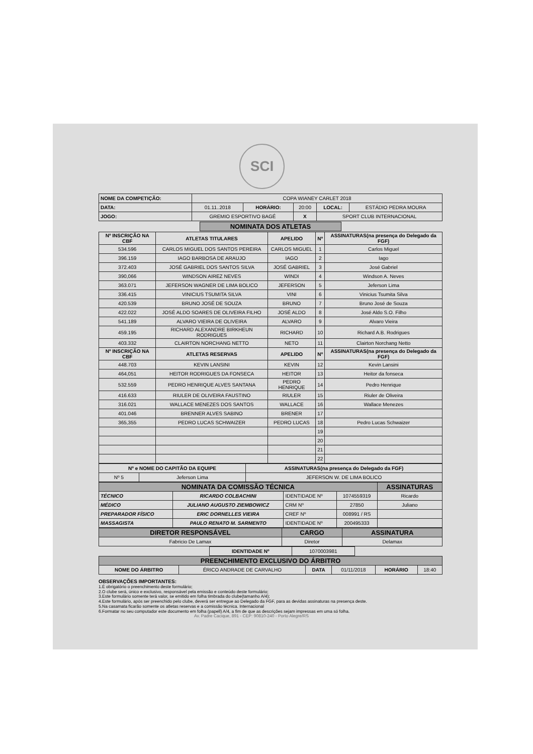SCI
| NOME DA COMPETIÇÃO: | COPA WIANEY CARLET 2018 | | | | |
| DATA: | 01.11..2018 | HORÁRIO: | 20:00 | LOCAL: | ESTÁDIO PEDRA MOURA |
| JOGO: | GREMIO ESPORTIVO BAGÉ | | X | SPORT CLUB INTERNACIONAL | |
NOMINATA DOS ATLETAS
| Nº INSCRIÇÃO NA CBF | ATLETAS TITULARES | APELIDO | Nº | ASSINATURAS(na presença do Delegado da FGF) |
| --- | --- | --- | --- | --- |
| 534.596 | CARLOS MIGUEL DOS SANTOS PEREIRA | CARLOS MIGUEL | 1 | Carlos Miguel |
| 396.159 | IAGO BARBOSA DE ARAUJO | IAGO | 2 | Iago |
| 372.403 | JOSÉ GABRIEL DOS SANTOS SILVA | JOSÉ GABRIEL | 3 | José Gabriel |
| 390,066 | WINDSON AIREZ NEVES | WINDI | 4 | Windson A. Neves |
| 363.071 | JEFERSON WAGNER DE LIMA BOLICO | JEFERSON | 5 | Jeferson Lima |
| 336.415 | VINICIUS TSUMITA SILVA | VINI | 6 | Vinicius Tsumita Silva |
| 420.539 | BRUNO JOSÉ DE SOUZA | BRUNO | 7 | Bruno José de Souza |
| 422.022 | JOSÉ ALDO SOARES DE OLIVEIRA FILHO | JOSÉ ALDO | 8 | José Aldo S.O. Filho |
| 541.189 | ALVARO VIEIRA DE OLIVEIRA | ALVARO | 9 | Alvaro Vieira |
| 459.195 | RICHARD ALEXANDRE BIRKHEUN RODRIGUES | RICHARD | 10 | Richard A.B. Rodrigues |
| 403.332 | CLAIRTON NORCHANG NETTO | NETO | 11 | Clairton Norchang Netto |
| Nº INSCRIÇÃO NA CBF | ATLETAS RESERVAS | APELIDO | Nº | ASSINATURAS(na presença do Delegado da FGF) |
| 448.703 | KEVIN LANSINI | KEVIN | 12 | Kevin Lansini |
| 464,051 | HEITOR RODRIGUES DA FONSECA | HEITOR | 13 | Heitor da fonseca |
| 532.559 | PEDRO HENRIQUE ALVES SANTANA | PEDRO HENRIQUE | 14 | Pedro Henrique |
| 416.633 | RIULER DE OLIVEIRA FAUSTINO | RIULER | 15 | Riuler de Oliveira |
| 316.021 | WALLACE MENEZES DOS SANTOS | WALLACE | 16 | Wallace Menezes |
| 401.046 | BRENNER ALVES SABINO | BRENER | 17 | |
| 365,355 | PEDRO LUCAS SCHWAIZER | PEDRO LUCAS | 18 | Pedro Lucas Schwaizer |
| | | | 19 | |
| | | | 20 | |
| | | | 21 | |
| | | | 22 | |
| Nº e NOME DO CAPITÃO DA EQUIPE | | ASSINATURAS(na presença do Delegado da FGF) |
| --- | --- | --- |
| Nº 5 | Jeferson Lima | JEFERSON W. DE LIMA BOLICO |
| NOMINATA DA COMISSÃO TÉCNICA | | | | ASSINATURAS |
| --- | --- | --- | --- | --- |
| TÉCNICO | RICARDO COLBACHINI | IDENTIDADE Nº | 1074559319 | Ricardo |
| MÉDICO | JULIANO AUGUSTO ZIEMBOWICZ | CRM Nº | 27850 | Juliano |
| PREPARADOR FÍSICO | ERIC DORNELLES VIEIRA | CREF Nº | 008991 / RS | |
| MASSAGISTA | PAULO RENATO M. SARMENTO | IDENTIDADE Nº | 200495333 | |
| DIRETOR RESPONSÁVEL | CARGO | ASSINATURA |
| --- | --- | --- |
| Fabricio De Lamax | Diretor | Delamax |
| IDENTIDADE Nº | 1070003981 |
| PREENCHIMENTO EXCLUSIVO DO ÁRBITRO | | | | | |
| --- | --- | --- | --- | --- | --- |
| NOME DO ÁRBITRO | ÉRICO ANDRADE DE CARVALHO | DATA | 01/11/2018 | HORÁRIO | 18:40 |
OBSERVAÇÕES IMPORTANTES:
1.É obrigatório o preenchimento deste formulário;
2.O clube será, único e exclusivo, responsável pela emissão e conteúdo deste formulário;
3.Este formulário somente terá valor, se emitido em folha timbrada do clube(tamanho A/4);
4.Este formulário, após ser preenchido pelo clube, deverá ser entregue ao Delegado da FGF, para as devidas assinaturas na presença deste.
5.Na casamata ficarão somente os atletas reservas e a comissão técnica. Internacional
6.Formatar no seu computador este documento em folha (papell) A/4, a fim de que as descrições sejam impressas em uma só folha.
Av. Padre Cacique, 891 - CEP: 90810-240 - Porto Alegre/RS